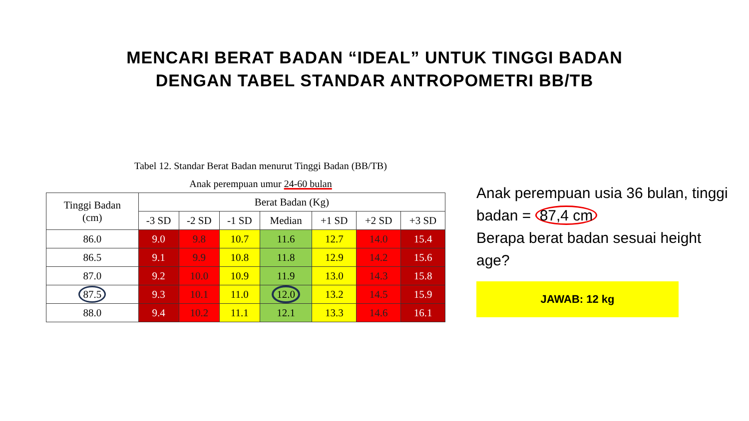MENCARI BERAT BADAN “IDEAL” UNTUK TINGGI BADAN
DENGAN TABEL STANDAR ANTROPOMETRI BB/TB
Tabel 12. Standar Berat Badan menurut Tinggi Badan (BB/TB)
Anak perempuan umur 24-60 bulan
| Tinggi Badan (cm) | Berat Badan (Kg) | | | | | | |
| --- | --- | --- | --- | --- | --- | --- | --- |
| | -3 SD | -2 SD | -1 SD | Median | +1 SD | +2 SD | +3 SD |
| 86.0 | 9.0 | 9.8 | 10.7 | 11.6 | 12.7 | 14.0 | 15.4 |
| 86.5 | 9.1 | 9.9 | 10.8 | 11.8 | 12.9 | 14.2 | 15.6 |
| 87.0 | 9.2 | 10.0 | 10.9 | 11.9 | 13.0 | 14.3 | 15.8 |
| 87.5 | 9.3 | 10.1 | 11.0 | 12.0 | 13.2 | 14.5 | 15.9 |
| 88.0 | 9.4 | 10.2 | 11.1 | 12.1 | 13.3 | 14.6 | 16.1 |
Anak perempuan usia 36 bulan, tinggi badan = 87,4 cm
Berapa berat badan sesuai height age?
JAWAB: 12 kg